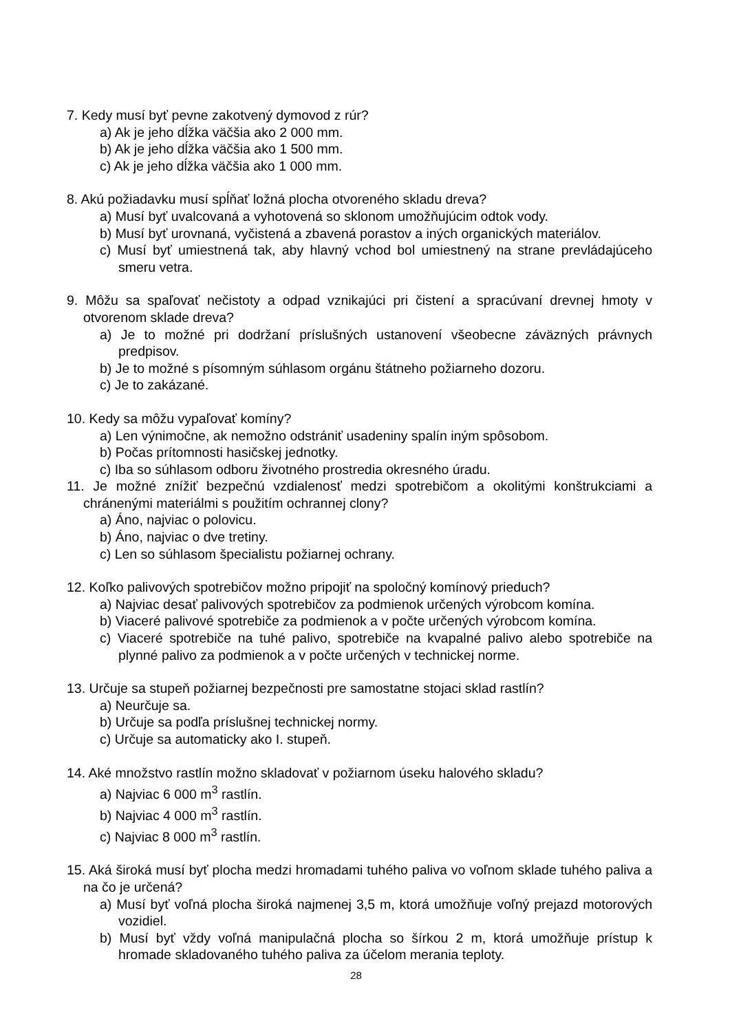7. Kedy musí byť pevne zakotvený dymovod z rúr?
a) Ak je jeho dĺžka väčšia ako 2 000 mm.
b) Ak je jeho dĺžka väčšia ako 1 500 mm.
c) Ak je jeho dĺžka väčšia ako 1 000 mm.
8. Akú požiadavku musí spĺňať ložná plocha otvoreného skladu dreva?
a) Musí byť uvalcovaná a vyhotovená so sklonom umožňujúcim odtok vody.
b) Musí byť urovnaná, vyčistená a zbavená porastov a iných organických materiálov.
c) Musí byť umiestnená tak, aby hlavný vchod bol umiestnený na strane prevládajúceho smeru vetra.
9. Môžu sa spaľovať nečistoty a odpad vznikajúci pri čistení a spracúvaní drevnej hmoty v otvorenom sklade dreva?
a) Je to možné pri dodržaní príslušných ustanovení všeobecne záväzných právnych predpisov.
b) Je to možné s písomným súhlasom orgánu štátneho požiarneho dozoru.
c) Je to zakázané.
10. Kedy sa môžu vypaľovať komíny?
a) Len výnimočne, ak nemožno odstrániť usadeniny spalín iným spôsobom.
b) Počas prítomnosti hasičskej jednotky.
c) Iba so súhlasom odboru životného prostredia okresného úradu.
11. Je možné znížiť bezpečnú vzdialenosť medzi spotrebičom a okolitými konštrukciami a chránenými materiálmi s použitím ochrannej clony?
a) Áno, najviac o polovicu.
b) Áno, najviac o dve tretiny.
c) Len so súhlasom špecialistu požiarnej ochrany.
12. Koľko palivových spotrebičov možno pripojiť na spoločný komínový prieduch?
a) Najviac desať palivových spotrebičov za podmienok určených výrobcom komína.
b) Viaceré palivové spotrebiče za podmienok a v počte určených výrobcom komína.
c) Viaceré spotrebiče na tuhé palivo, spotrebiče na kvapalné palivo alebo spotrebiče na plynné palivo za podmienok a v počte určených v technickej norme.
13. Určuje sa stupeň požiarnej bezpečnosti pre samostatne stojaci sklad rastlín?
a) Neurčuje sa.
b) Určuje sa podľa príslušnej technickej normy.
c) Určuje sa automaticky ako I. stupeň.
14. Aké množstvo rastlín možno skladovať v požiarnom úseku halového skladu?
a) Najviac 6 000 m<sup>3</sup> rastlín.
b) Najviac 4 000 m<sup>3</sup> rastlín.
c) Najviac 8 000 m<sup>3</sup> rastlín.
15. Aká široká musí byť plocha medzi hromadami tuhého paliva vo voľnom sklade tuhého paliva a na čo je určená?
a) Musí byť voľná plocha široká najmenej 3,5 m, ktorá umožňuje voľný prejazd motorových vozidiel.
b) Musí byť vždy voľná manipulačná plocha so šírkou 2 m, ktorá umožňuje prístup k hromade skladovaného tuhého paliva za účelom merania teploty.
28